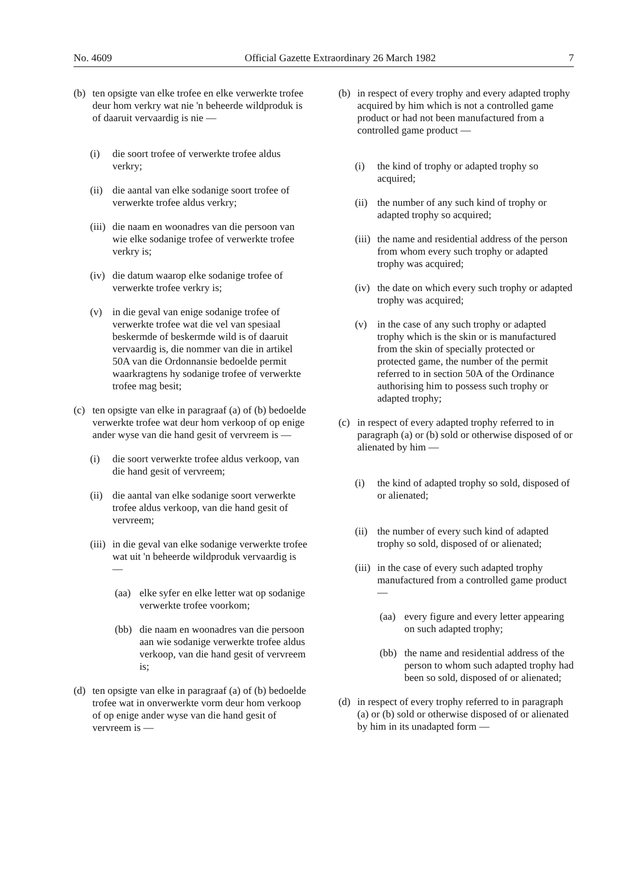No. 4609 Official Gazette Extraordinary 26 March 1982 7
(b) ten opsigte van elke trofee en elke verwerkte trofee deur hom verkry wat nie 'n beheerde wildproduk is of daaruit vervaardig is nie —
(i) die soort trofee of verwerkte trofee aldus verkry;
(ii) die aantal van elke sodanige soort trofee of verwerkte trofee aldus verkry;
(iii) die naam en woonadres van die persoon van wie elke sodanige trofee of verwerkte trofee verkry is;
(iv) die datum waarop elke sodanige trofee of verwerkte trofee verkry is;
(v) in die geval van enige sodanige trofee of verwerkte trofee wat die vel van spesiaal beskermde of beskermde wild is of daaruit vervaardig is, die nommer van die in artikel 50A van die Ordonnansie bedoelde permit waarkragtens hy sodanige trofee of verwerkte trofee mag besit;
(c) ten opsigte van elke in paragraaf (a) of (b) bedoelde verwerkte trofee wat deur hom verkoop of op enige ander wyse van die hand gesit of vervreem is —
(i) die soort verwerkte trofee aldus verkoop, van die hand gesit of vervreem;
(ii) die aantal van elke sodanige soort verwerkte trofee aldus verkoop, van die hand gesit of vervreem;
(iii) in die geval van elke sodanige verwerkte trofee wat uit 'n beheerde wildproduk vervaardig is —
(aa) elke syfer en elke letter wat op sodanige verwerkte trofee voorkom;
(bb) die naam en woonadres van die persoon aan wie sodanige verwerkte trofee aldus verkoop, van die hand gesit of vervreem is;
(d) ten opsigte van elke in paragraaf (a) of (b) bedoelde trofee wat in onverwerkte vorm deur hom verkoop of op enige ander wyse van die hand gesit of vervreem is —
(b) in respect of every trophy and every adapted trophy acquired by him which is not a controlled game product or had not been manufactured from a controlled game product —
(i) the kind of trophy or adapted trophy so acquired;
(ii) the number of any such kind of trophy or adapted trophy so acquired;
(iii) the name and residential address of the person from whom every such trophy or adapted trophy was acquired;
(iv) the date on which every such trophy or adapted trophy was acquired;
(v) in the case of any such trophy or adapted trophy which is the skin or is manufactured from the skin of specially protected or protected game, the number of the permit referred to in section 50A of the Ordinance authorising him to possess such trophy or adapted trophy;
(c) in respect of every adapted trophy referred to in paragraph (a) or (b) sold or otherwise disposed of or alienated by him —
(i) the kind of adapted trophy so sold, disposed of or alienated;
(ii) the number of every such kind of adapted trophy so sold, disposed of or alienated;
(iii) in the case of every such adapted trophy manufactured from a controlled game product —
(aa) every figure and every letter appearing on such adapted trophy;
(bb) the name and residential address of the person to whom such adapted trophy had been so sold, disposed of or alienated;
(d) in respect of every trophy referred to in paragraph (a) or (b) sold or otherwise disposed of or alienated by him in its unadapted form —